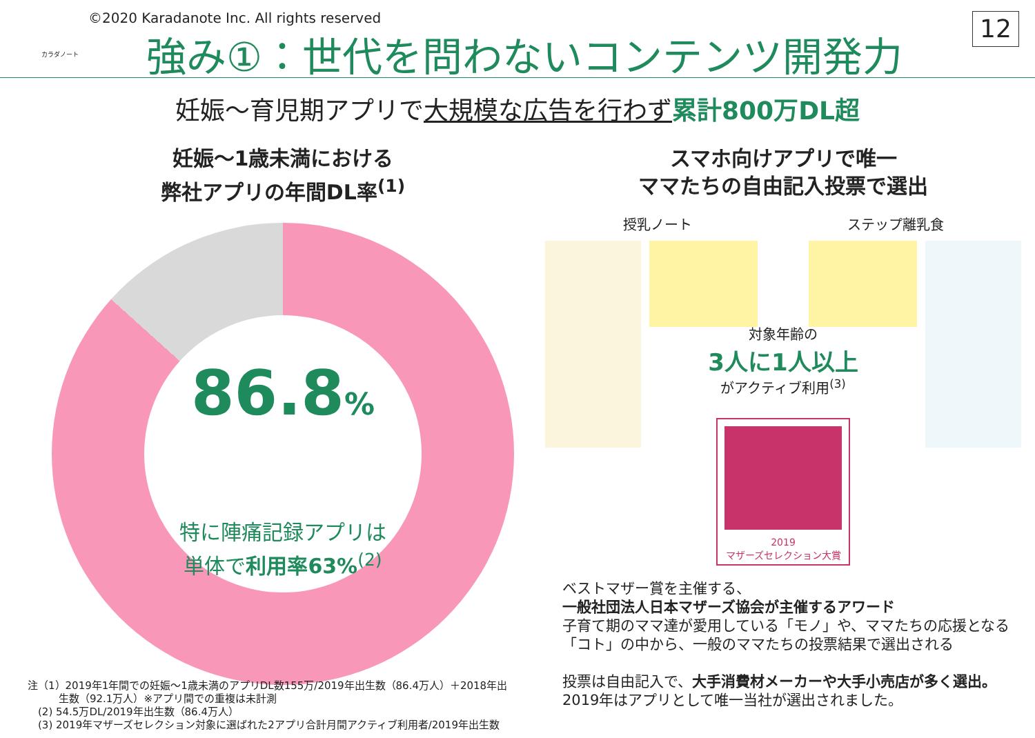カラダノート
©2020 Karadanote Inc. All rights reserved
強み①：世代を問わないコンテンツ開発力
12
妊娠～育児期アプリで大規模な広告を行わず 累計800万DL超
妊娠～1歳未満における
弊社アプリの年間DL率<sup>(1)</sup>
86.8%
特に陣痛記録アプリは
単体で利用率63%<sup>(2)</sup>
注（1）2019年1年間での妊娠～1歳未満のアプリDL数155万/2019年出生数（86.4万人）＋2018年出
　　　生数（92.1万人）※アプリ間での重複は未計測
　(2) 54.5万DL/2019年出生数（86.4万人）
　(3) 2019年マザーズセレクション対象に選ばれた2アプリ合計月間アクティブ利用者/2019年出生数
スマホ向けアプリで唯一
ママたちの自由記入投票で選出
授乳ノート ステップ離乳食
対象年齢の
3人に1人以上
がアクティブ利用<sup>(3)</sup>
2019
マザーズセレクション大賞
ベストマザー賞を主催する、
一般社団法人日本マザーズ協会が主催するアワード
子育て期のママ達が愛用している「モノ」や、ママたちの応援となる「コト」の中から、一般のママたちの投票結果で選出される
投票は自由記入で、大手消費材メーカーや大手小売店が多く選出。2019年はアプリとして唯一当社が選出されました。